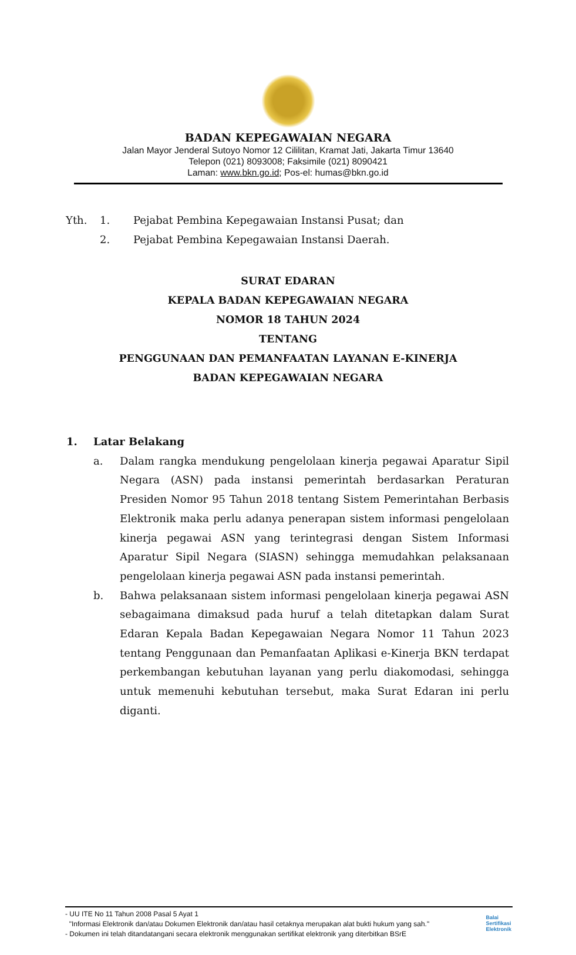BADAN KEPEGAWAIAN NEGARA
Jalan Mayor Jenderal Sutoyo Nomor 12 Cililitan, Kramat Jati, Jakarta Timur 13640
Telepon (021) 8093008; Faksimile (021) 8090421
Laman: www.bkn.go.id; Pos-el: humas@bkn.go.id
Yth. 1. Pejabat Pembina Kepegawaian Instansi Pusat; dan
2. Pejabat Pembina Kepegawaian Instansi Daerah.
SURAT EDARAN
KEPALA BADAN KEPEGAWAIAN NEGARA
NOMOR 18 TAHUN 2024
TENTANG
PENGGUNAAN DAN PEMANFAATAN LAYANAN E-KINERJA
BADAN KEPEGAWAIAN NEGARA
1. Latar Belakang
a. Dalam rangka mendukung pengelolaan kinerja pegawai Aparatur Sipil Negara (ASN) pada instansi pemerintah berdasarkan Peraturan Presiden Nomor 95 Tahun 2018 tentang Sistem Pemerintahan Berbasis Elektronik maka perlu adanya penerapan sistem informasi pengelolaan kinerja pegawai ASN yang terintegrasi dengan Sistem Informasi Aparatur Sipil Negara (SIASN) sehingga memudahkan pelaksanaan pengelolaan kinerja pegawai ASN pada instansi pemerintah.
b. Bahwa pelaksanaan sistem informasi pengelolaan kinerja pegawai ASN sebagaimana dimaksud pada huruf a telah ditetapkan dalam Surat Edaran Kepala Badan Kepegawaian Negara Nomor 11 Tahun 2023 tentang Penggunaan dan Pemanfaatan Aplikasi e-Kinerja BKN terdapat perkembangan kebutuhan layanan yang perlu diakomodasi, sehingga untuk memenuhi kebutuhan tersebut, maka Surat Edaran ini perlu diganti.
- UU ITE No 11 Tahun 2008 Pasal 5 Ayat 1
"Informasi Elektronik dan/atau Dokumen Elektronik dan/atau hasil cetaknya merupakan alat bukti hukum yang sah."
- Dokumen ini telah ditandatangani secara elektronik menggunakan sertifikat elektronik yang diterbitkan BSrE
Balai
Sertifikasi
Elektronik